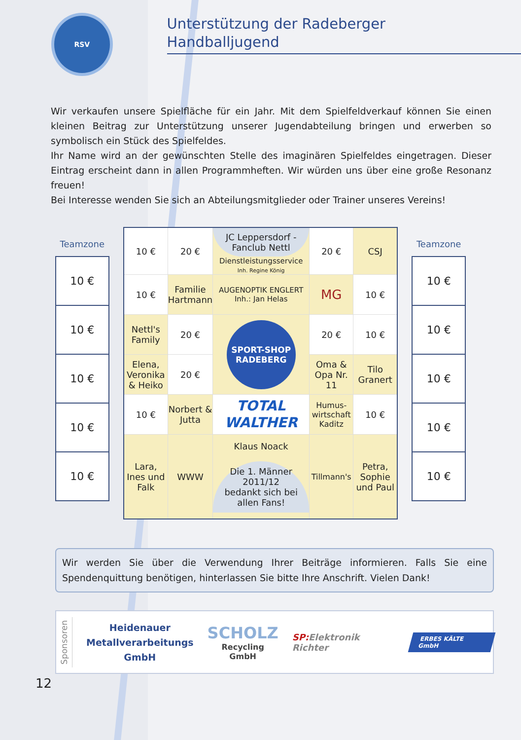RSV
Unterstützung der Radeberger
Handballjugend
Wir verkaufen unsere Spielfläche für ein Jahr. Mit dem Spielfeldverkauf können Sie einen kleinen Beitrag zur Unterstützung unserer Jugendabteilung bringen und erwerben so symbolisch ein Stück des Spielfeldes.
Ihr Name wird an der gewünschten Stelle des imaginären Spielfeldes eingetragen. Dieser Eintrag erscheint dann in allen Programmheften. Wir würden uns über eine große Resonanz freuen!
Bei Interesse wenden Sie sich an Abteilungsmitglieder oder Trainer unseres Vereins!
Teamzone
10 €
10 €
10 €
10 €
10 €
| 10 € | 20 € | JC Leppersdorf - Fanclub Nettl Dienstleistungsservice Inh. Regine König | 20 € | CSJ |
| 10 € | Familie Hartmann | AUGENOPTIK ENGLERT Inh.: Jan Helas | MG | 10 € |
| Nettl's Family | 20 € | SPORT-SHOP RADEBERG | 20 € | 10 € |
| Elena, Veronika & Heiko | 20 € | | Oma & Opa Nr. 11 | Tilo Granert |
| 10 € | Norbert & Jutta | TOTAL WALTHER | Humus-wirtschaft Kaditz | 10 € |
| Lara, Ines und Falk | WWW | Klaus Noack Die 1. Männer 2011/12 bedankt sich bei allen Fans! | Tillmann's | Petra, Sophie und Paul |
Teamzone
10 €
10 €
10 €
10 €
10 €
Wir werden Sie über die Verwendung Ihrer Beiträge informieren. Falls Sie eine Spendenquittung benötigen, hinterlassen Sie bitte Ihre Anschrift. Vielen Dank!
Sponsoren
Heidenauer
Metallverarbeitungs
GmbH
SCHOLZ
Recycling GmbH
SP:Elektronik Richter
ERBES KÄLTE GmbH
12